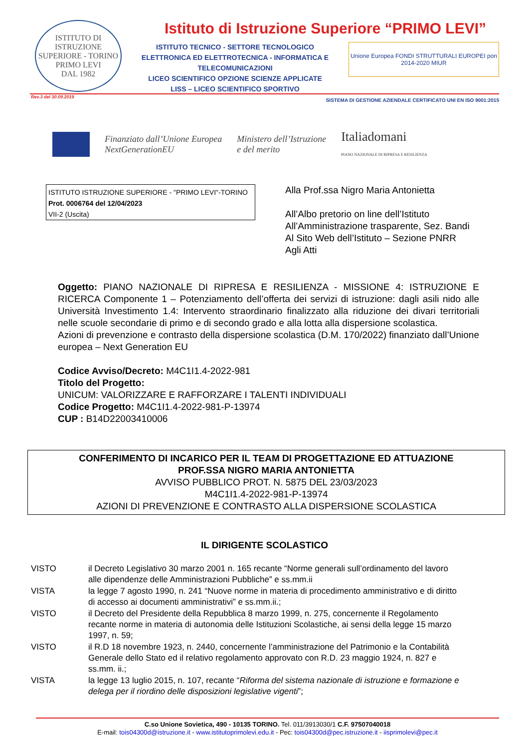ISTITUTO DI ISTRUZIONE SUPERIORE - TORINO
PRIMO LEVI
DAL 1982
Istituto di Istruzione Superiore “PRIMO LEVI”
ISTITUTO TECNICO - SETTORE TECNOLOGICO
ELETTRONICA ED ELETTROTECNICA - INFORMATICA E TELECOMUNICAZIONI
LICEO SCIENTIFICO OPZIONE SCIENZE APPLICATE
LISS – LICEO SCIENTIFICO SPORTIVO
Unione Europea FONDI STRUTTURALI EUROPEI pon 2014-2020 MIUR
SISTEMA DI GESTIONE AZIENDALE CERTIFICATO UNI EN ISO 9001:2015
Rev.3 del 30.09.2019
Finanziato dall’Unione Europea
NextGenerationEU
Ministero dell’Istruzione
e del merito
Italiadomani
PIANO NAZIONALE DI RIPRESA E RESILIENZA
ISTITUTO ISTRUZIONE SUPERIORE - "PRIMO LEVI"-TORINO
Prot. 0006764 del 12/04/2023
VII-2 (Uscita)
Alla Prof.ssa Nigro Maria Antonietta
All’Albo pretorio on line dell’Istituto
All’Amministrazione trasparente, Sez. Bandi
Al Sito Web dell’Istituto – Sezione PNRR
Agli Atti
Oggetto: PIANO NAZIONALE DI RIPRESA E RESILIENZA - MISSIONE 4: ISTRUZIONE E RICERCA Componente 1 – Potenziamento dell’offerta dei servizi di istruzione: dagli asili nido alle Università Investimento 1.4: Intervento straordinario finalizzato alla riduzione dei divari territoriali nelle scuole secondarie di primo e di secondo grado e alla lotta alla dispersione scolastica.
Azioni di prevenzione e contrasto della dispersione scolastica (D.M. 170/2022) finanziato dall’Unione europea – Next Generation EU
Codice Avviso/Decreto: M4C1I1.4-2022-981
Titolo del Progetto:
UNICUM: VALORIZZARE E RAFFORZARE I TALENTI INDIVIDUALI
Codice Progetto: M4C1I1.4-2022-981-P-13974
CUP : B14D22003410006
CONFERIMENTO DI INCARICO PER IL TEAM DI PROGETTAZIONE ED ATTUAZIONE
PROF.SSA NIGRO MARIA ANTONIETTA
AVVISO PUBBLICO PROT. N. 5875 DEL 23/03/2023
M4C1I1.4-2022-981-P-13974
AZIONI DI PREVENZIONE E CONTRASTO ALLA DISPERSIONE SCOLASTICA
IL DIRIGENTE SCOLASTICO
| VISTO | il Decreto Legislativo 30 marzo 2001 n. 165 recante “Norme generali sull’ordinamento del lavoro alle dipendenze delle Amministrazioni Pubbliche” e ss.mm.ii |
| VISTA | la legge 7 agosto 1990, n. 241 “Nuove norme in materia di procedimento amministrativo e di diritto di accesso ai documenti amministrativi” e ss.mm.ii.; |
| VISTO | il Decreto del Presidente della Repubblica 8 marzo 1999, n. 275, concernente il Regolamento recante norme in materia di autonomia delle Istituzioni Scolastiche, ai sensi della legge 15 marzo 1997, n. 59; |
| VISTO | il R.D 18 novembre 1923, n. 2440, concernente l’amministrazione del Patrimonio e la Contabilità Generale dello Stato ed il relativo regolamento approvato con R.D. 23 maggio 1924, n. 827 e ss.mm. ii.; |
| VISTA | la legge 13 luglio 2015, n. 107, recante “ Riforma del sistema nazionale di istruzione e formazione e delega per il riordino delle disposizioni legislative vigenti ”; |
C.so Unione Sovietica, 490 - 10135 TORINO. Tel. 011/3913030/1 C.F. 97507040018
E-mail: tois04300d@istruzione.it - www.istitutoprimolevi.edu.it - Pec: tois04300d@pec.istruzione.it - iisprimolevi@pec.it